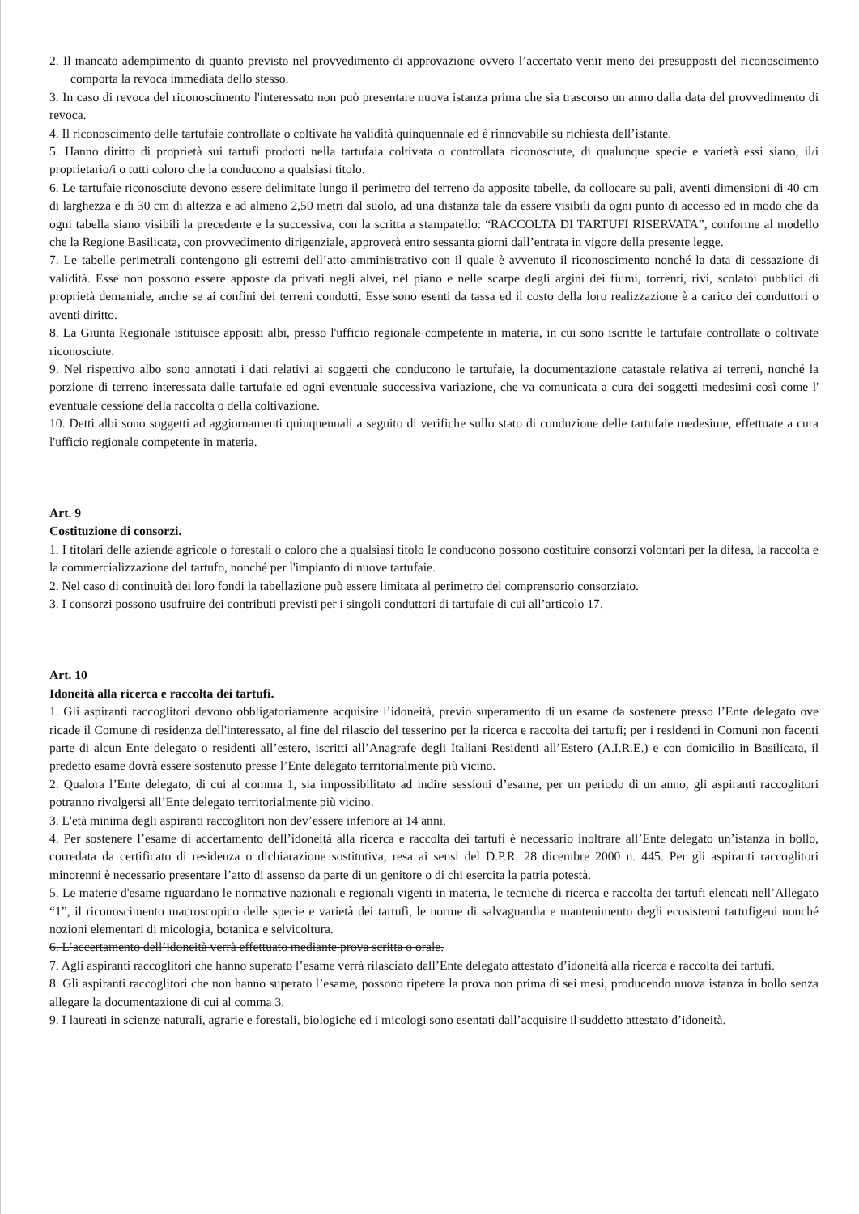2. Il mancato adempimento di quanto previsto nel provvedimento di approvazione ovvero l’accertato venir meno dei presupposti del riconoscimento comporta la revoca immediata dello stesso.
3. In caso di revoca del riconoscimento l'interessato non può presentare nuova istanza prima che sia trascorso un anno dalla data del provvedimento di revoca.
4. Il riconoscimento delle tartufaie controllate o coltivate ha validità quinquennale ed è rinnovabile su richiesta dell’istante.
5. Hanno diritto di proprietà sui tartufi prodotti nella tartufaia coltivata o controllata riconosciute, di qualunque specie e varietà essi siano, il/i proprietario/i o tutti coloro che la conducono a qualsiasi titolo.
6. Le tartufaie riconosciute devono essere delimitate lungo il perimetro del terreno da apposite tabelle, da collocare su pali, aventi dimensioni di 40 cm di larghezza e di 30 cm di altezza e ad almeno 2,50 metri dal suolo, ad una distanza tale da essere visibili da ogni punto di accesso ed in modo che da ogni tabella siano visibili la precedente e la successiva, con la scritta a stampatello: “RACCOLTA DI TARTUFI RISERVATA”, conforme al modello che la Regione Basilicata, con provvedimento dirigenziale, approverà entro sessanta giorni dall’entrata in vigore della presente legge.
7. Le tabelle perimetrali contengono gli estremi dell’atto amministrativo con il quale è avvenuto il riconoscimento nonché la data di cessazione di validità. Esse non possono essere apposte da privati negli alvei, nel piano e nelle scarpe degli argini dei fiumi, torrenti, rivi, scolatoi pubblici di proprietà demaniale, anche se ai confini dei terreni condotti. Esse sono esenti da tassa ed il costo della loro realizzazione è a carico dei conduttori o aventi diritto.
8. La Giunta Regionale istituisce appositi albi, presso l'ufficio regionale competente in materia, in cui sono iscritte le tartufaie controllate o coltivate riconosciute.
9. Nel rispettivo albo sono annotati i dati relativi ai soggetti che conducono le tartufaie, la documentazione catastale relativa ai terreni, nonché la porzione di terreno interessata dalle tartufaie ed ogni eventuale successiva variazione, che va comunicata a cura dei soggetti medesimi così come l' eventuale cessione della raccolta o della coltivazione.
10. Detti albi sono soggetti ad aggiornamenti quinquennali a seguito di verifiche sullo stato di conduzione delle tartufaie medesime, effettuate a cura l'ufficio regionale competente in materia.
Art. 9
Costituzione di consorzi.
1. I titolari delle aziende agricole o forestali o coloro che a qualsiasi titolo le conducono possono costituire consorzi volontari per la difesa, la raccolta e la commercializzazione del tartufo, nonché per l'impianto di nuove tartufaie.
2. Nel caso di continuità dei loro fondi la tabellazione può essere limitata al perimetro del comprensorio consorziato.
3. I consorzi possono usufruire dei contributi previsti per i singoli conduttori di tartufaie di cui all’articolo 17.
Art. 10
Idoneità alla ricerca e raccolta dei tartufi.
1. Gli aspiranti raccoglitori devono obbligatoriamente acquisire l’idoneità, previo superamento di un esame da sostenere presso l’Ente delegato ove ricade il Comune di residenza dell'interessato, al fine del rilascio del tesserino per la ricerca e raccolta dei tartufi; per i residenti in Comuni non facenti parte di alcun Ente delegato o residenti all’estero, iscritti all’Anagrafe degli Italiani Residenti all’Estero (A.I.R.E.) e con domicilio in Basilicata, il predetto esame dovrà essere sostenuto presse l’Ente delegato territorialmente più vicino.
2. Qualora l’Ente delegato, di cui al comma 1, sia impossibilitato ad indire sessioni d’esame, per un periodo di un anno, gli aspiranti raccoglitori potranno rivolgersi all’Ente delegato territorialmente più vicino.
3. L'età minima degli aspiranti raccoglitori non dev’essere inferiore ai 14 anni.
4. Per sostenere l’esame di accertamento dell’idoneità alla ricerca e raccolta dei tartufi è necessario inoltrare all’Ente delegato un’istanza in bollo, corredata da certificato di residenza o dichiarazione sostitutiva, resa ai sensi del D.P.R. 28 dicembre 2000 n. 445. Per gli aspiranti raccoglitori minorenni è necessario presentare l’atto di assenso da parte di un genitore o di chi esercita la patria potestà.
5. Le materie d'esame riguardano le normative nazionali e regionali vigenti in materia, le tecniche di ricerca e raccolta dei tartufi elencati nell’Allegato “1”, il riconoscimento macroscopico delle specie e varietà dei tartufi, le norme di salvaguardia e mantenimento degli ecosistemi tartufigeni nonché nozioni elementari di micologia, botanica e selvicoltura.
6. L’accertamento dell’idoneità verrà effettuato mediante prova scritta o orale.
7. Agli aspiranti raccoglitori che hanno superato l’esame verrà rilasciato dall’Ente delegato attestato d’idoneità alla ricerca e raccolta dei tartufi.
8. Gli aspiranti raccoglitori che non hanno superato l’esame, possono ripetere la prova non prima di sei mesi, producendo nuova istanza in bollo senza allegare la documentazione di cui al comma 3.
9. I laureati in scienze naturali, agrarie e forestali, biologiche ed i micologi sono esentati dall’acquisire il suddetto attestato d’idoneità.